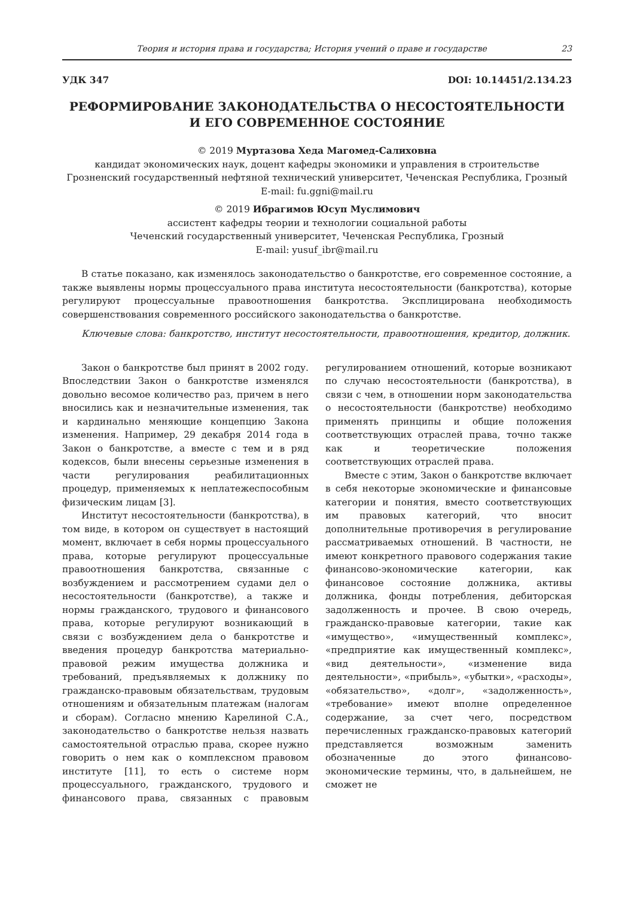Теория и история права и государства; История учений о праве и государстве 23
УДК 347 DOI: 10.14451/2.134.23
РЕФОРМИРОВАНИЕ ЗАКОНОДАТЕЛЬСТВА О НЕСОСТОЯТЕЛЬНОСТИ
И ЕГО СОВРЕМЕННОЕ СОСТОЯНИЕ
© 2019 Муртазова Хеда Магомед-Салиховна
кандидат экономических наук, доцент кафедры экономики и управления в строительстве
Грозненский государственный нефтяной технический университет, Чеченская Республика, Грозный
E-mail: fu.ggni@mail.ru
© 2019 Ибрагимов Юсуп Муслимович
ассистент кафедры теории и технологии социальной работы
Чеченский государственный университет, Чеченская Республика, Грозный
E-mail: yusuf_ibr@mail.ru
В статье показано, как изменялось законодательство о банкротстве, его современное состояние, а также выявлены нормы процессуального права института несостоятельности (банкротства), которые регулируют процессуальные правоотношения банкротства. Эксплицирована необходимость совершенствования современного российского законодательства о банкротстве.
Ключевые слова: банкротство, институт несостоятельности, правоотношения, кредитор, должник.
Закон о банкротстве был принят в 2002 году. Впоследствии Закон о банкротстве изменялся довольно весомое количество раз, причем в него вносились как и незначительные изменения, так и кардинально меняющие концепцию Закона изменения. Например, 29 декабря 2014 года в Закон о банкротстве, а вместе с тем и в ряд кодексов, были внесены серьезные изменения в части регулирования реабилитационных процедур, применяемых к неплатежеспособным физическим лицам [3].
Институт несостоятельности (банкротства), в том виде, в котором он существует в настоящий момент, включает в себя нормы процессуального права, которые регулируют процессуальные правоотношения банкротства, связанные с возбуждением и рассмотрением судами дел о несостоятельности (банкротстве), а также и нормы гражданского, трудового и финансового права, которые регулируют возникающий в связи с возбуждением дела о банкротстве и введения процедур банкротства материально-правовой режим имущества должника и требований, предъявляемых к должнику по гражданско-правовым обязательствам, трудовым отношениям и обязательным платежам (налогам и сборам). Согласно мнению Карелиной С.А., законодательство о банкротстве нельзя назвать самостоятельной отраслью права, скорее нужно говорить о нем как о комплексном правовом институте [11], то есть о системе норм процессуального, гражданского, трудового и финансового права, связанных с правовым регулированием отношений, которые возникают по случаю несостоятельности (банкротства), в связи с чем, в отношении норм законодательства о несостоятельности (банкротстве) необходимо применять принципы и общие положения соответствующих отраслей права, точно также как и теоретические положения соответствующих отраслей права.
Вместе с этим, Закон о банкротстве включает в себя некоторые экономические и финансовые категории и понятия, вместо соответствующих им правовых категорий, что вносит дополнительные противоречия в регулирование рассматриваемых отношений. В частности, не имеют конкретного правового содержания такие финансово-экономические категории, как финансовое состояние должника, активы должника, фонды потребления, дебиторская задолженность и прочее. В свою очередь, гражданско-правовые категории, такие как «имущество», «имущественный комплекс», «предприятие как имущественный комплекс», «вид деятельности», «изменение вида деятельности», «прибыль», «убытки», «расходы», «обязательство», «долг», «задолженность», «требование» имеют вполне определенное содержание, за счет чего, посредством перечисленных гражданско-правовых категорий представляется возможным заменить обозначенные до этого финансово-экономические термины, что, в дальнейшем, не сможет не